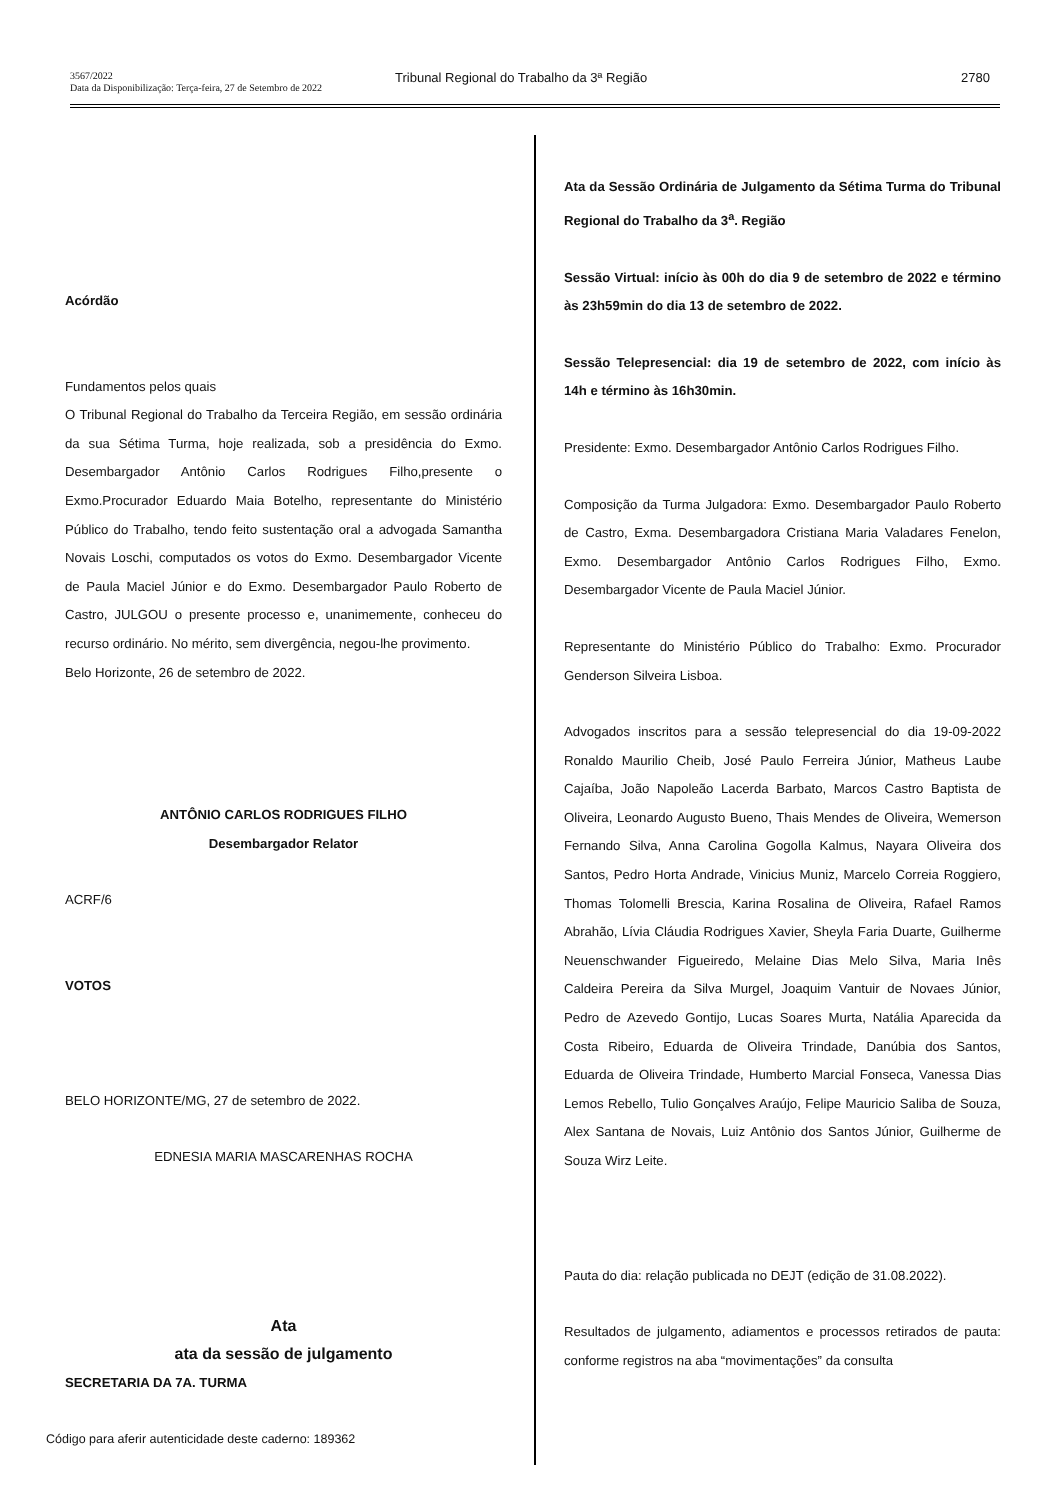3567/2022
Data da Disponibilização: Terça-feira, 27 de Setembro de 2022
Tribunal Regional do Trabalho da 3ª Região
2780
Acórdão
Fundamentos pelos quais
O Tribunal Regional do Trabalho da Terceira Região, em sessão ordinária da sua Sétima Turma, hoje realizada, sob a presidência do Exmo. Desembargador Antônio Carlos Rodrigues Filho,presente o Exmo.Procurador Eduardo Maia Botelho, representante do Ministério Público do Trabalho, tendo feito sustentação oral a advogada Samantha Novais Loschi, computados os votos do Exmo. Desembargador Vicente de Paula Maciel Júnior e do Exmo. Desembargador Paulo Roberto de Castro, JULGOU o presente processo e, unanimemente, conheceu do recurso ordinário. No mérito, sem divergência, negou-lhe provimento.
Belo Horizonte, 26 de setembro de 2022.
ANTÔNIO CARLOS RODRIGUES FILHO
Desembargador Relator
ACRF/6
VOTOS
BELO HORIZONTE/MG, 27 de setembro de 2022.
EDNESIA MARIA MASCARENHAS ROCHA
Ata
ata da sessão de julgamento
SECRETARIA DA 7A. TURMA
Ata da Sessão Ordinária de Julgamento da Sétima Turma do Tribunal Regional do Trabalho da 3<sup>a</sup>. Região
Sessão Virtual: início às 00h do dia 9 de setembro de 2022 e término às 23h59min do dia 13 de setembro de 2022.
Sessão Telepresencial: dia 19 de setembro de 2022, com início às 14h e término às 16h30min.
Presidente: Exmo. Desembargador Antônio Carlos Rodrigues Filho.
Composição da Turma Julgadora: Exmo. Desembargador Paulo Roberto de Castro, Exma. Desembargadora Cristiana Maria Valadares Fenelon, Exmo. Desembargador Antônio Carlos Rodrigues Filho, Exmo. Desembargador Vicente de Paula Maciel Júnior.
Representante do Ministério Público do Trabalho: Exmo. Procurador Genderson Silveira Lisboa.
Advogados inscritos para a sessão telepresencial do dia 19-09-2022 Ronaldo Maurilio Cheib, José Paulo Ferreira Júnior, Matheus Laube Cajaíba, João Napoleão Lacerda Barbato, Marcos Castro Baptista de Oliveira, Leonardo Augusto Bueno, Thais Mendes de Oliveira, Wemerson Fernando Silva, Anna Carolina Gogolla Kalmus, Nayara Oliveira dos Santos, Pedro Horta Andrade, Vinicius Muniz, Marcelo Correia Roggiero, Thomas Tolomelli Brescia, Karina Rosalina de Oliveira, Rafael Ramos Abrahão, Lívia Cláudia Rodrigues Xavier, Sheyla Faria Duarte, Guilherme Neuenschwander Figueiredo, Melaine Dias Melo Silva, Maria Inês Caldeira Pereira da Silva Murgel, Joaquim Vantuir de Novaes Júnior, Pedro de Azevedo Gontijo, Lucas Soares Murta, Natália Aparecida da Costa Ribeiro, Eduarda de Oliveira Trindade, Danúbia dos Santos, Eduarda de Oliveira Trindade, Humberto Marcial Fonseca, Vanessa Dias Lemos Rebello, Tulio Gonçalves Araújo, Felipe Mauricio Saliba de Souza, Alex Santana de Novais, Luiz Antônio dos Santos Júnior, Guilherme de Souza Wirz Leite.
Pauta do dia: relação publicada no DEJT (edição de 31.08.2022).
Resultados de julgamento, adiamentos e processos retirados de pauta: conforme registros na aba “movimentações” da consulta
Código para aferir autenticidade deste caderno: 189362